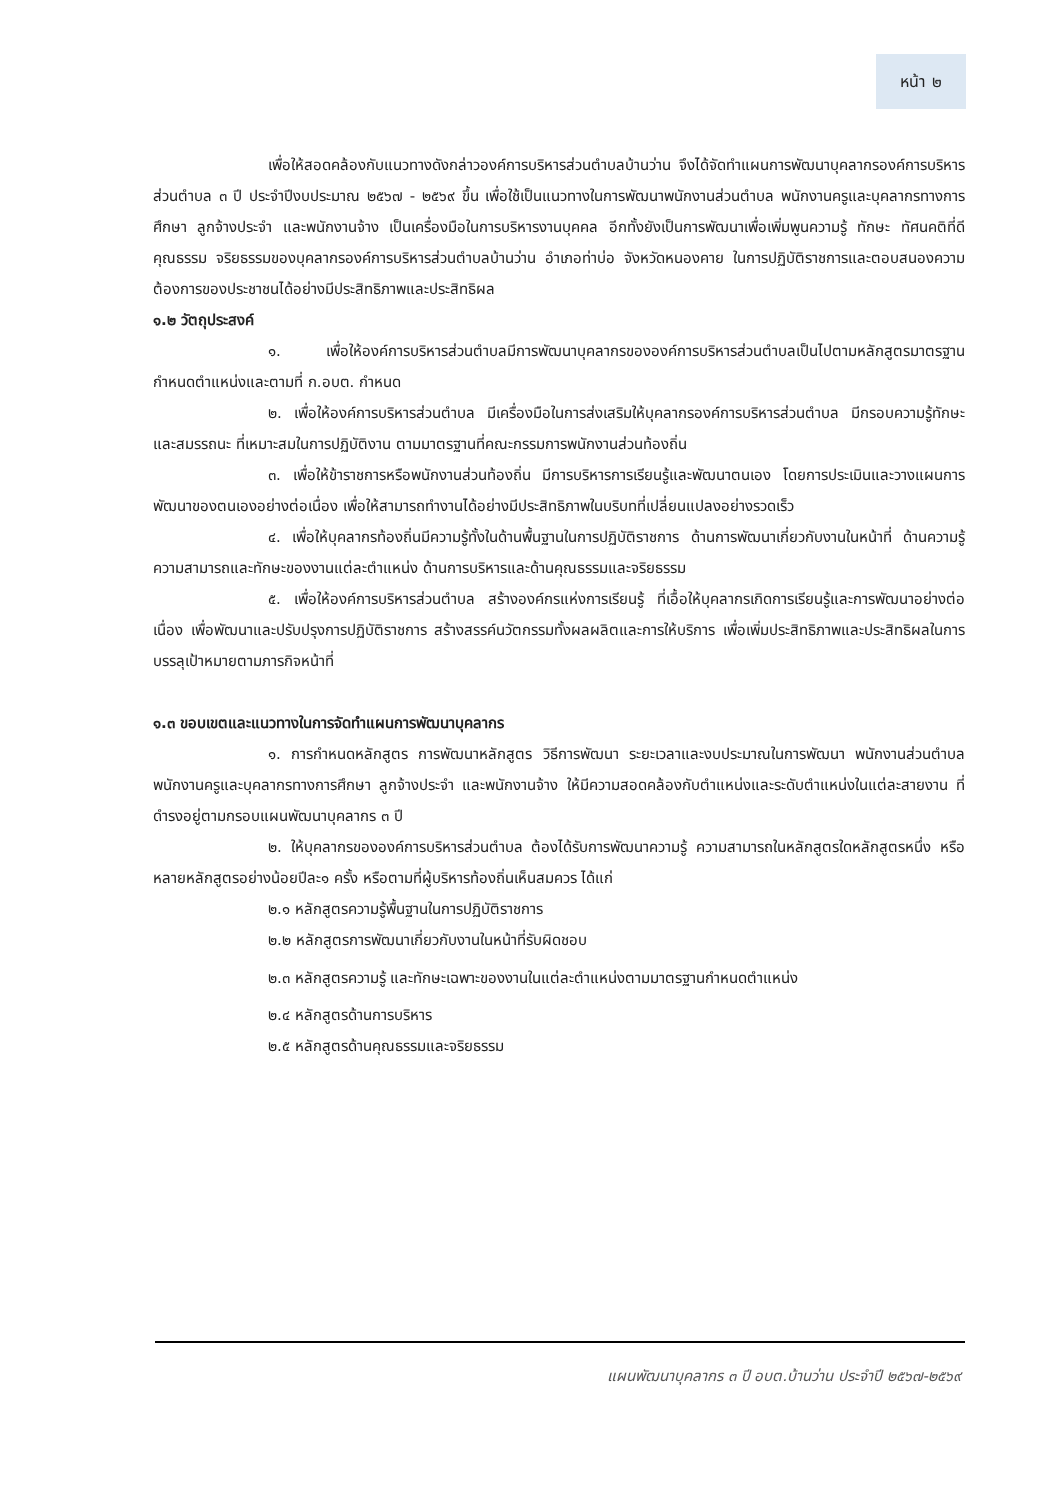หน้า ๒
เพื่อให้สอดคล้องกับแนวทางดังกล่าวองค์การบริหารส่วนตำบลบ้านว่าน จึงได้จัดทำแผนการพัฒนาบุคลากรองค์การบริหารส่วนตำบล ๓ ปี ประจำปีงบประมาณ ๒๕๖๗ - ๒๕๖๙ ขึ้น เพื่อใช้เป็นแนวทางในการพัฒนาพนักงานส่วนตำบล พนักงานครูและบุคลากรทางการศึกษา ลูกจ้างประจำ และพนักงานจ้าง เป็นเครื่องมือในการบริหารงานบุคคล อีกทั้งยังเป็นการพัฒนาเพื่อเพิ่มพูนความรู้ ทักษะ ทัศนคติที่ดี คุณธรรม จริยธรรมของบุคลากรองค์การบริหารส่วนตำบลบ้านว่าน อำเภอท่าบ่อ จังหวัดหนองคาย ในการปฏิบัติราชการและตอบสนองความต้องการของประชาชนได้อย่างมีประสิทธิภาพและประสิทธิผล
๑.๒ วัตถุประสงค์
๑. เพื่อให้องค์การบริหารส่วนตำบลมีการพัฒนาบุคลากรขององค์การบริหารส่วนตำบลเป็นไปตามหลักสูตรมาตรฐานกำหนดตำแหน่งและตามที่ ก.อบต. กำหนด
๒. เพื่อให้องค์การบริหารส่วนตำบล มีเครื่องมือในการส่งเสริมให้บุคลากรองค์การบริหารส่วนตำบล มีกรอบความรู้ทักษะ และสมรรถนะ ที่เหมาะสมในการปฏิบัติงาน ตามมาตรฐานที่คณะกรรมการพนักงานส่วนท้องถิ่น
๓. เพื่อให้ข้าราชการหรือพนักงานส่วนท้องถิ่น มีการบริหารการเรียนรู้และพัฒนาตนเอง โดยการประเมินและวางแผนการพัฒนาของตนเองอย่างต่อเนื่อง เพื่อให้สามารถทำงานได้อย่างมีประสิทธิภาพในบริบทที่เปลี่ยนแปลงอย่างรวดเร็ว
๔. เพื่อให้บุคลากรท้องถิ่นมีความรู้ทั้งในด้านพื้นฐานในการปฏิบัติราชการ ด้านการพัฒนาเกี่ยวกับงานในหน้าที่ ด้านความรู้ความสามารถและทักษะของงานแต่ละตำแหน่ง ด้านการบริหารและด้านคุณธรรมและจริยธรรม
๕. เพื่อให้องค์การบริหารส่วนตำบล สร้างองค์กรแห่งการเรียนรู้ ที่เอื้อให้บุคลากรเกิดการเรียนรู้และการพัฒนาอย่างต่อเนื่อง เพื่อพัฒนาและปรับปรุงการปฏิบัติราชการ สร้างสรรค์นวัตกรรมทั้งผลผลิตและการให้บริการ เพื่อเพิ่มประสิทธิภาพและประสิทธิผลในการบรรลุเป้าหมายตามภารกิจหน้าที่
๑.๓ ขอบเขตและแนวทางในการจัดทำแผนการพัฒนาบุคลากร
๑. การกำหนดหลักสูตร การพัฒนาหลักสูตร วิธีการพัฒนา ระยะเวลาและงบประมาณในการพัฒนา พนักงานส่วนตำบล พนักงานครูและบุคลากรทางการศึกษา ลูกจ้างประจำ และพนักงานจ้าง ให้มีความสอดคล้องกับตำแหน่งและระดับตำแหน่งในแต่ละสายงาน ที่ดำรงอยู่ตามกรอบแผนพัฒนาบุคลากร ๓ ปี
๒. ให้บุคลากรขององค์การบริหารส่วนตำบล ต้องได้รับการพัฒนาความรู้ ความสามารถในหลักสูตรใดหลักสูตรหนึ่ง หรือหลายหลักสูตรอย่างน้อยปีละ๑ ครั้ง หรือตามที่ผู้บริหารท้องถิ่นเห็นสมควร ได้แก่
๒.๑ หลักสูตรความรู้พื้นฐานในการปฏิบัติราชการ
๒.๒ หลักสูตรการพัฒนาเกี่ยวกับงานในหน้าที่รับผิดชอบ
๒.๓ หลักสูตรความรู้ และทักษะเฉพาะของงานในแต่ละตำแหน่งตามมาตรฐานกำหนดตำแหน่ง
๒.๔ หลักสูตรด้านการบริหาร
๒.๕ หลักสูตรด้านคุณธรรมและจริยธรรม
แผนพัฒนาบุคลากร ๓ ปี อบต.บ้านว่าน ประจำปี ๒๕๖๗-๒๕๖๙